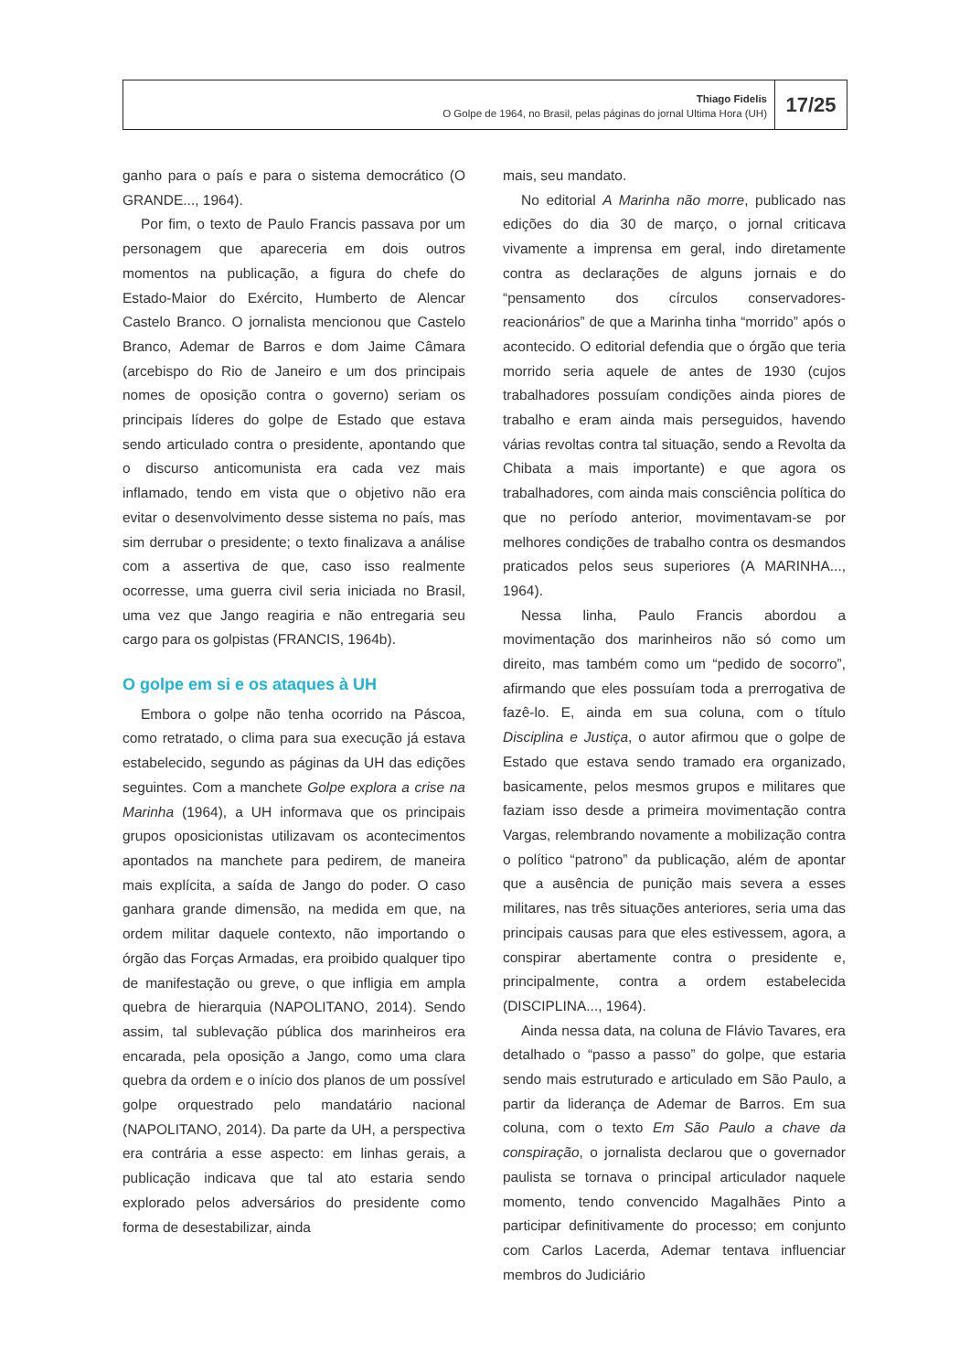Thiago Fidelis
O Golpe de 1964, no Brasil, pelas páginas do jornal Ultima Hora (UH)
17/25
ganho para o país e para o sistema democrático (O GRANDE..., 1964).
Por fim, o texto de Paulo Francis passava por um personagem que apareceria em dois outros momentos na publicação, a figura do chefe do Estado-Maior do Exército, Humberto de Alencar Castelo Branco. O jornalista mencionou que Castelo Branco, Ademar de Barros e dom Jaime Câmara (arcebispo do Rio de Janeiro e um dos principais nomes de oposição contra o governo) seriam os principais líderes do golpe de Estado que estava sendo articulado contra o presidente, apontando que o discurso anticomunista era cada vez mais inflamado, tendo em vista que o objetivo não era evitar o desenvolvimento desse sistema no país, mas sim derrubar o presidente; o texto finalizava a análise com a assertiva de que, caso isso realmente ocorresse, uma guerra civil seria iniciada no Brasil, uma vez que Jango reagiria e não entregaria seu cargo para os golpistas (FRANCIS, 1964b).
O golpe em si e os ataques à UH
Embora o golpe não tenha ocorrido na Páscoa, como retratado, o clima para sua execução já estava estabelecido, segundo as páginas da UH das edições seguintes. Com a manchete Golpe explora a crise na Marinha (1964), a UH informava que os principais grupos oposicionistas utilizavam os acontecimentos apontados na manchete para pedirem, de maneira mais explícita, a saída de Jango do poder. O caso ganhara grande dimensão, na medida em que, na ordem militar daquele contexto, não importando o órgão das Forças Armadas, era proibido qualquer tipo de manifestação ou greve, o que infligia em ampla quebra de hierarquia (NAPOLITANO, 2014). Sendo assim, tal sublevação pública dos marinheiros era encarada, pela oposição a Jango, como uma clara quebra da ordem e o início dos planos de um possível golpe orquestrado pelo mandatário nacional (NAPOLITANO, 2014). Da parte da UH, a perspectiva era contrária a esse aspecto: em linhas gerais, a publicação indicava que tal ato estaria sendo explorado pelos adversários do presidente como forma de desestabilizar, ainda
mais, seu mandato.
No editorial A Marinha não morre, publicado nas edições do dia 30 de março, o jornal criticava vivamente a imprensa em geral, indo diretamente contra as declarações de alguns jornais e do “pensamento dos círculos conservadores-reacionários” de que a Marinha tinha “morrido” após o acontecido. O editorial defendia que o órgão que teria morrido seria aquele de antes de 1930 (cujos trabalhadores possuíam condições ainda piores de trabalho e eram ainda mais perseguidos, havendo várias revoltas contra tal situação, sendo a Revolta da Chibata a mais importante) e que agora os trabalhadores, com ainda mais consciência política do que no período anterior, movimentavam-se por melhores condições de trabalho contra os desmandos praticados pelos seus superiores (A MARINHA..., 1964).
Nessa linha, Paulo Francis abordou a movimentação dos marinheiros não só como um direito, mas também como um “pedido de socorro”, afirmando que eles possuíam toda a prerrogativa de fazê-lo. E, ainda em sua coluna, com o título Disciplina e Justiça, o autor afirmou que o golpe de Estado que estava sendo tramado era organizado, basicamente, pelos mesmos grupos e militares que faziam isso desde a primeira movimentação contra Vargas, relembrando novamente a mobilização contra o político “patrono” da publicação, além de apontar que a ausência de punição mais severa a esses militares, nas três situações anteriores, seria uma das principais causas para que eles estivessem, agora, a conspirar abertamente contra o presidente e, principalmente, contra a ordem estabelecida (DISCIPLINA..., 1964).
Ainda nessa data, na coluna de Flávio Tavares, era detalhado o “passo a passo” do golpe, que estaria sendo mais estruturado e articulado em São Paulo, a partir da liderança de Ademar de Barros. Em sua coluna, com o texto Em São Paulo a chave da conspiração, o jornalista declarou que o governador paulista se tornava o principal articulador naquele momento, tendo convencido Magalhães Pinto a participar definitivamente do processo; em conjunto com Carlos Lacerda, Ademar tentava influenciar membros do Judiciário